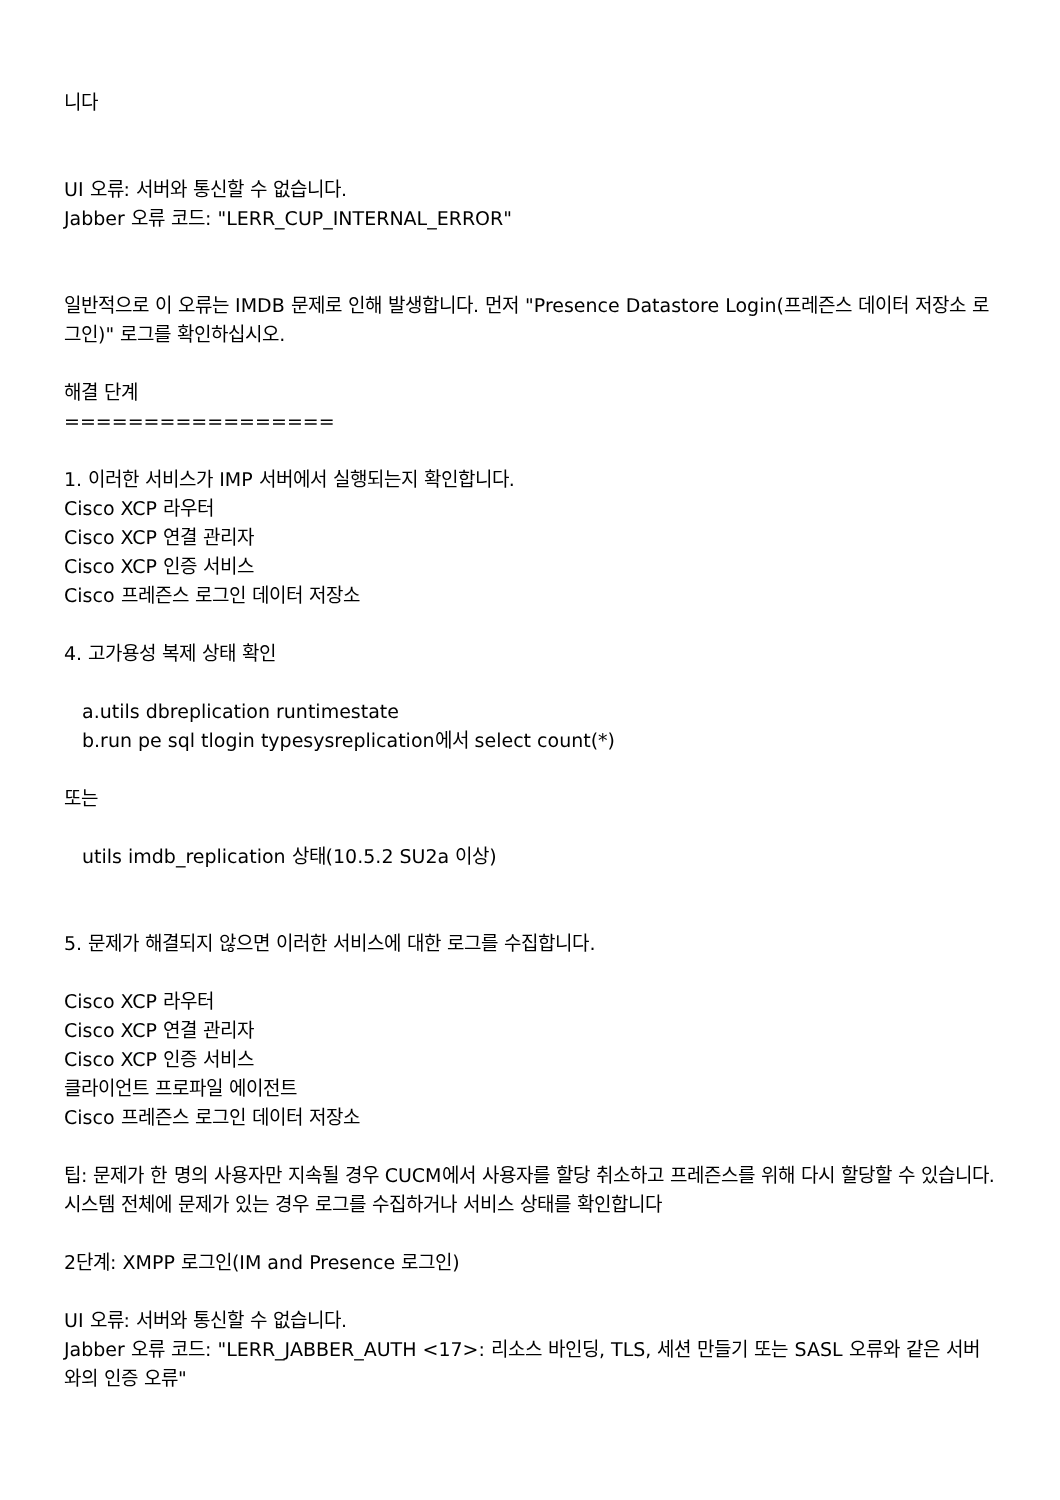니다
UI 오류: 서버와 통신할 수 없습니다.
Jabber 오류 코드: "LERR_CUP_INTERNAL_ERROR"
일반적으로 이 오류는 IMDB 문제로 인해 발생합니다. 먼저 "Presence Datastore Login(프레즌스 데이터 저장소 로그인)" 로그를 확인하십시오.
해결 단계
=================
1. 이러한 서비스가 IMP 서버에서 실행되는지 확인합니다.
Cisco XCP 라우터
Cisco XCP 연결 관리자
Cisco XCP 인증 서비스
Cisco 프레즌스 로그인 데이터 저장소
4. 고가용성 복제 상태 확인
a.utils dbreplication runtimestate
b.run pe sql tlogin typesysreplication에서 select count(*)
또는
utils imdb_replication 상태(10.5.2 SU2a 이상)
5. 문제가 해결되지 않으면 이러한 서비스에 대한 로그를 수집합니다.
Cisco XCP 라우터
Cisco XCP 연결 관리자
Cisco XCP 인증 서비스
클라이언트 프로파일 에이전트
Cisco 프레즌스 로그인 데이터 저장소
팁: 문제가 한 명의 사용자만 지속될 경우 CUCM에서 사용자를 할당 취소하고 프레즌스를 위해 다시 할당할 수 있습니다. 시스템 전체에 문제가 있는 경우 로그를 수집하거나 서비스 상태를 확인합니다
2단계: XMPP 로그인(IM and Presence 로그인)
UI 오류: 서버와 통신할 수 없습니다.
Jabber 오류 코드: "LERR_JABBER_AUTH <17>: 리소스 바인딩, TLS, 세션 만들기 또는 SASL 오류와 같은 서버와의 인증 오류"